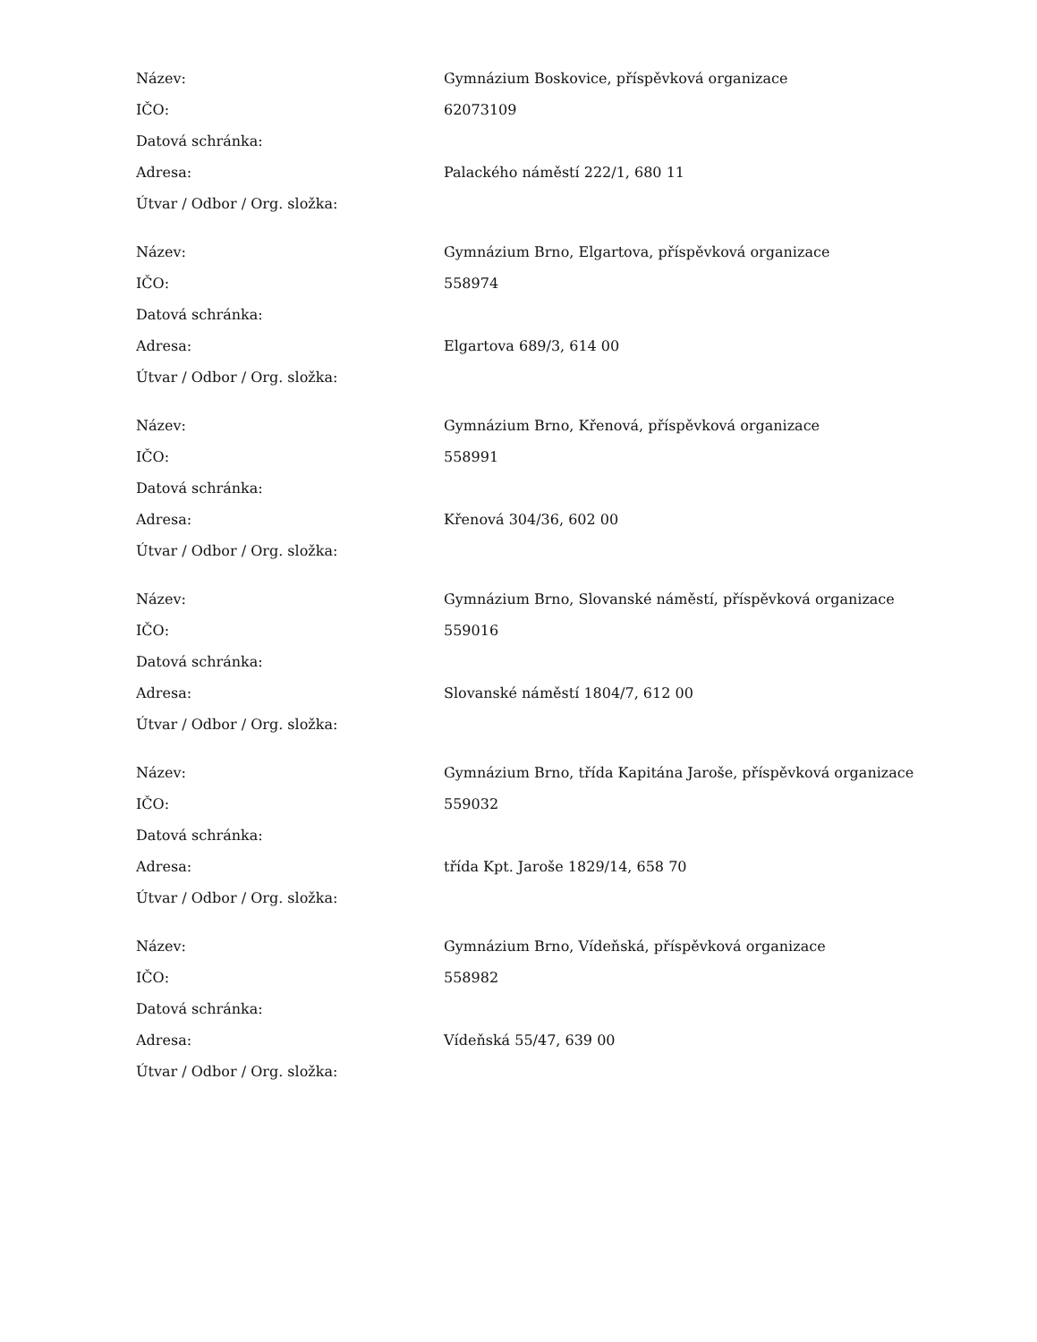| Název: | Gymnázium Boskovice, příspěvková organizace |
| IČO: | 62073109 |
| Datová schránka: | |
| Adresa: | Palackého náměstí 222/1, 680 11 |
| Útvar / Odbor / Org. složka: | |
| Název: | Gymnázium Brno, Elgartova, příspěvková organizace |
| IČO: | 558974 |
| Datová schránka: | |
| Adresa: | Elgartova 689/3, 614 00 |
| Útvar / Odbor / Org. složka: | |
| Název: | Gymnázium Brno, Křenová, příspěvková organizace |
| IČO: | 558991 |
| Datová schránka: | |
| Adresa: | Křenová 304/36, 602 00 |
| Útvar / Odbor / Org. složka: | |
| Název: | Gymnázium Brno, Slovanské náměstí, příspěvková organizace |
| IČO: | 559016 |
| Datová schránka: | |
| Adresa: | Slovanské náměstí 1804/7, 612 00 |
| Útvar / Odbor / Org. složka: | |
| Název: | Gymnázium Brno, třída Kapitána Jaroše, příspěvková organizace |
| IČO: | 559032 |
| Datová schránka: | |
| Adresa: | třída Kpt. Jaroše 1829/14, 658 70 |
| Útvar / Odbor / Org. složka: | |
| Název: | Gymnázium Brno, Vídeňská, příspěvková organizace |
| IČO: | 558982 |
| Datová schránka: | |
| Adresa: | Vídeňská 55/47, 639 00 |
| Útvar / Odbor / Org. složka: | |